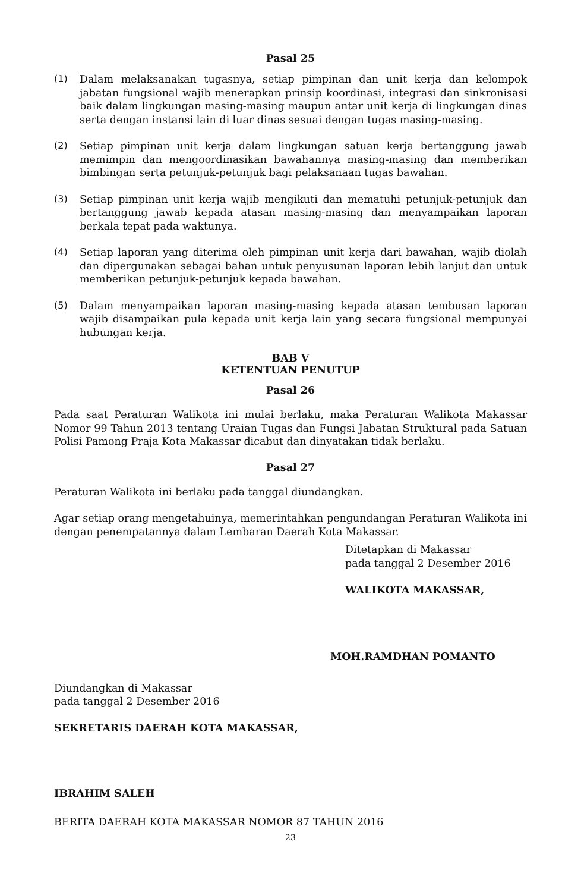Pasal 25
(1) Dalam melaksanakan tugasnya, setiap pimpinan dan unit kerja dan kelompok jabatan fungsional wajib menerapkan prinsip koordinasi, integrasi dan sinkronisasi baik dalam lingkungan masing-masing maupun antar unit kerja di lingkungan dinas serta dengan instansi lain di luar dinas sesuai dengan tugas masing-masing.
(2) Setiap pimpinan unit kerja dalam lingkungan satuan kerja bertanggung jawab memimpin dan mengoordinasikan bawahannya masing-masing dan memberikan bimbingan serta petunjuk-petunjuk bagi pelaksanaan tugas bawahan.
(3) Setiap pimpinan unit kerja wajib mengikuti dan mematuhi petunjuk-petunjuk dan bertanggung jawab kepada atasan masing-masing dan menyampaikan laporan berkala tepat pada waktunya.
(4) Setiap laporan yang diterima oleh pimpinan unit kerja dari bawahan, wajib diolah dan dipergunakan sebagai bahan untuk penyusunan laporan lebih lanjut dan untuk memberikan petunjuk-petunjuk kepada bawahan.
(5) Dalam menyampaikan laporan masing-masing kepada atasan tembusan laporan wajib disampaikan pula kepada unit kerja lain yang secara fungsional mempunyai hubungan kerja.
BAB V
KETENTUAN PENUTUP
Pasal 26
Pada saat Peraturan Walikota ini mulai berlaku, maka Peraturan Walikota Makassar Nomor 99 Tahun 2013 tentang Uraian Tugas dan Fungsi Jabatan Struktural pada Satuan Polisi Pamong Praja Kota Makassar dicabut dan dinyatakan tidak berlaku.
Pasal 27
Peraturan Walikota ini berlaku pada tanggal diundangkan.
Agar setiap orang mengetahuinya, memerintahkan pengundangan Peraturan Walikota ini dengan penempatannya dalam Lembaran Daerah Kota Makassar.
Ditetapkan di Makassar
pada tanggal 2 Desember 2016
WALIKOTA MAKASSAR,
MOH.RAMDHAN POMANTO
Diundangkan di Makassar
pada tanggal 2 Desember 2016
SEKRETARIS DAERAH KOTA MAKASSAR,
IBRAHIM SALEH
BERITA DAERAH KOTA MAKASSAR NOMOR 87 TAHUN 2016
23